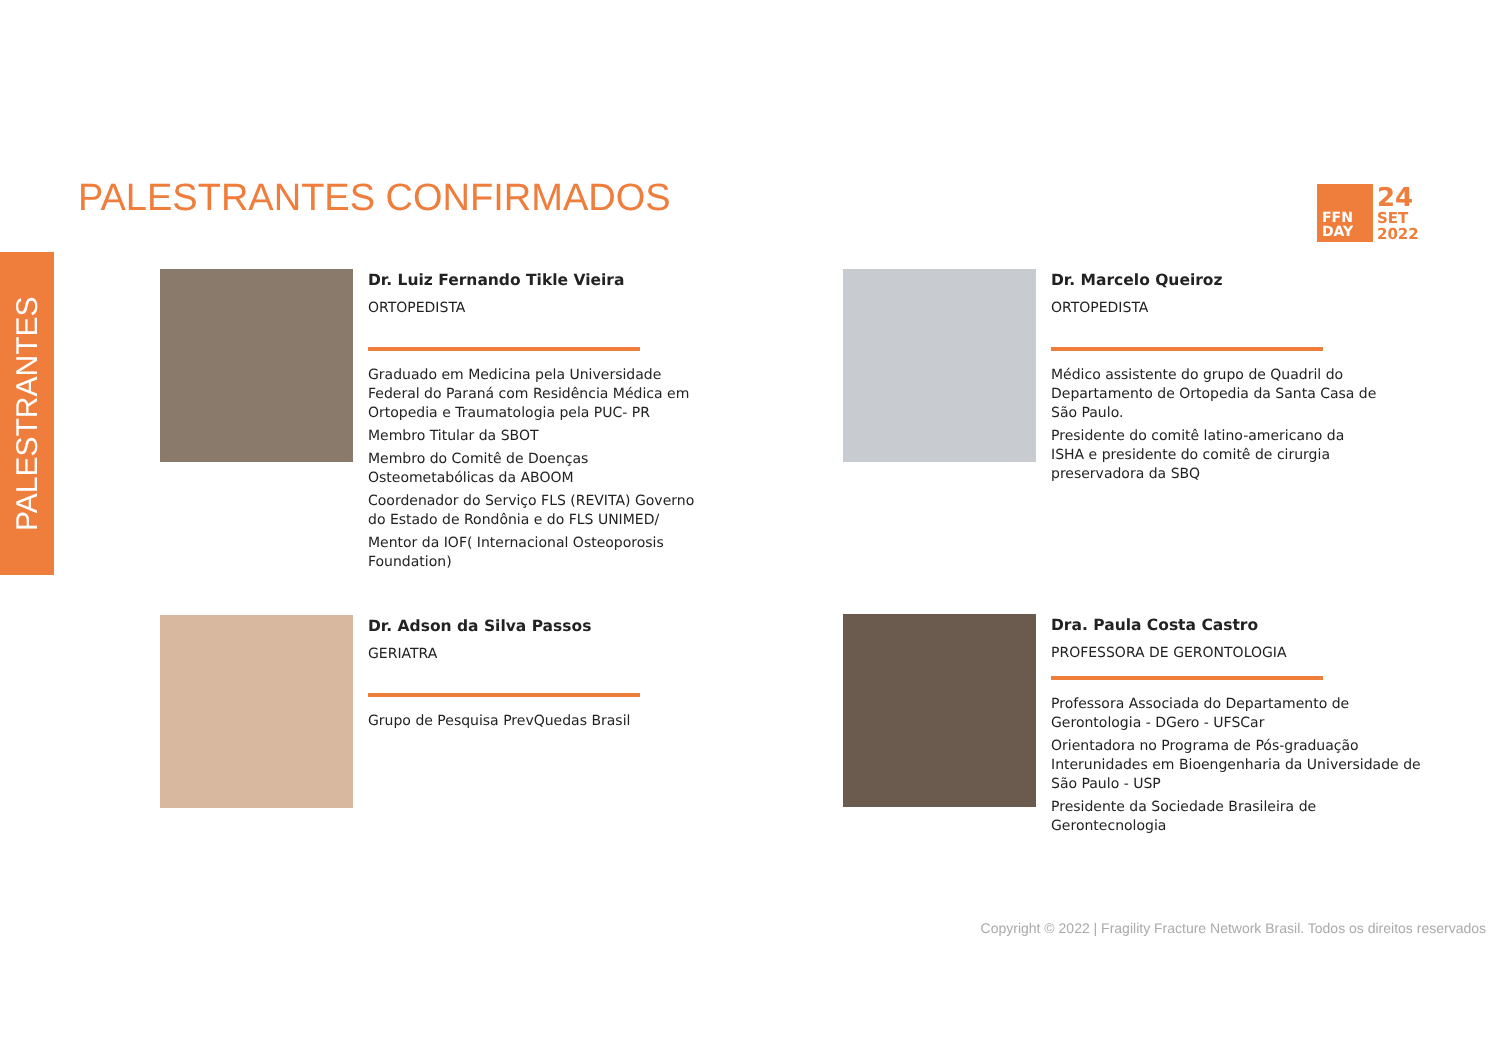PALESTRANTES CONFIRMADOS
FFN
DAY
24
SET
2022
PALESTRANTES
Dr. Luiz Fernando Tikle Vieira
ORTOPEDISTA
Graduado em Medicina pela Universidade Federal do Paraná com Residência Médica em Ortopedia e Traumatologia pela PUC- PR
Membro Titular da SBOT
Membro do Comitê de Doenças Osteometabólicas da ABOOM
Coordenador do Serviço FLS (REVITA) Governo do Estado de Rondônia e do FLS UNIMED/
Mentor da IOF( Internacional Osteoporosis Foundation)
Dr. Marcelo Queiroz
ORTOPEDISTA
Médico assistente do grupo de Quadril do Departamento de Ortopedia da Santa Casa de São Paulo.
Presidente do comitê latino-americano da ISHA e presidente do comitê de cirurgia preservadora da SBQ
Dr. Adson da Silva Passos
GERIATRA
Grupo de Pesquisa PrevQuedas Brasil
Dra. Paula Costa Castro
PROFESSORA DE GERONTOLOGIA
Professora Associada do Departamento de Gerontologia - DGero - UFSCar
Orientadora no Programa de Pós-graduação Interunidades em Bioengenharia da Universidade de São Paulo - USP
Presidente da Sociedade Brasileira de Gerontecnologia
Copyright © 2022 | Fragility Fracture Network Brasil. Todos os direitos reservados